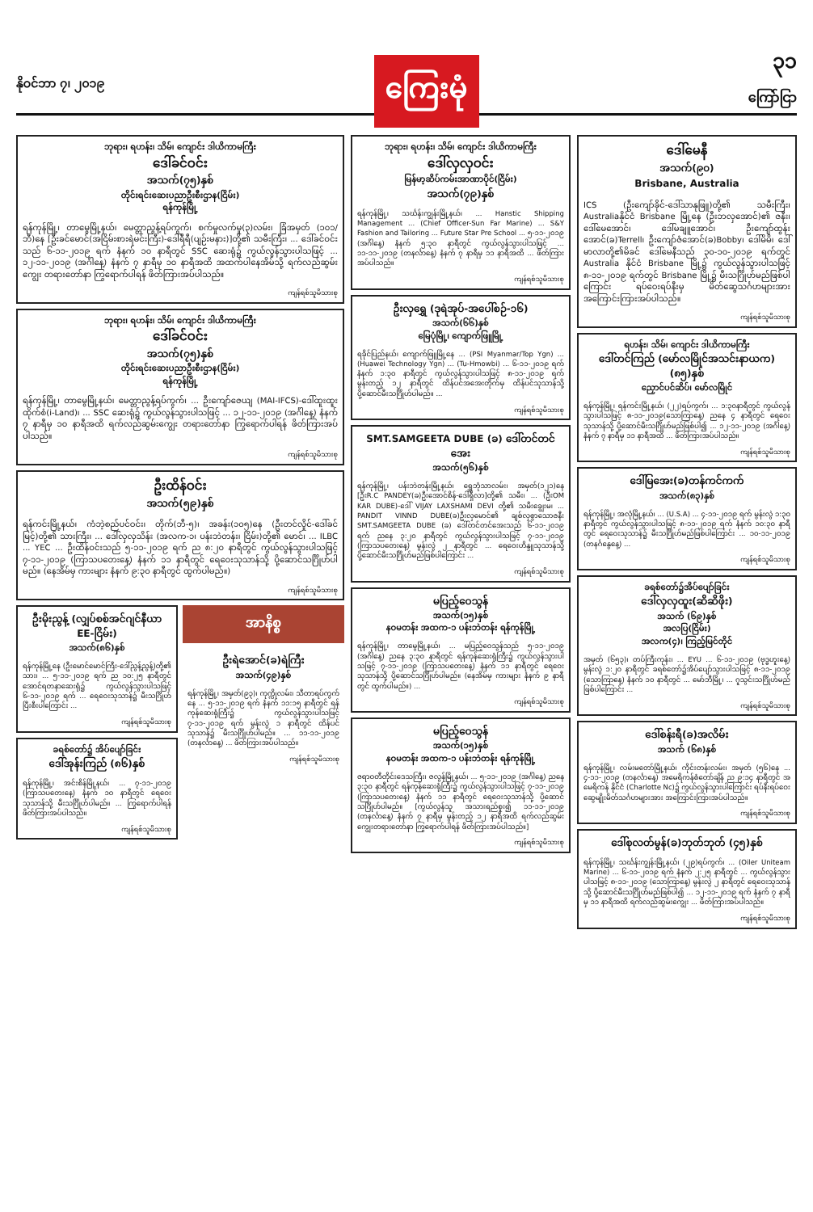နိုဝင်ဘာ ၇၊ ၂၀၁၉
ကြေးမုံ
၃၁
ကြော်ငြာ
ဘုရား၊ ရဟန်း၊ သိမ်၊ ကျောင်း ဒါယိကာမကြီး
ဒေါ်ခင်ဝင်း
အသက်(၇၅)နှစ်
တိုင်းရင်းဆေးပညာဦးစီးဌာန(ငြိမ်း)
ရန်ကုန်မြို့
ရန်ကုန်မြို့၊ တာမွေမြို့နယ်၊ မေတ္တာညွန့်ရပ်ကွက်၊ စက်မှုလက်မှု(၃)လမ်း၊ ခြံအမှတ် (၁၀၁/ဘီ)နေ [ဦးခင်မောင်(အငြိမ်းစားရဲမင်းကြီး)-ဒေါ်ရီရီ(ပျဉ်းမနား)]တို့၏ သမီးကြီး၊ ... ဒေါ်ခင်ဝင်းသည် ၆-၁၁-၂၀၁၉ ရက် နံနက် ၁၀ နာရီတွင် SSC ဆေးရုံ၌ ကွယ်လွန်သွားပါသဖြင့် ... ၁၂-၁၁-၂၀၁၉ (အင်္ဂါနေ့) နံနက် ၇ နာရီမှ ၁၀ နာရီအထိ အထက်ပါနေအိမ်သို့ ရက်လည်ဆွမ်းကျွေး တရားတော်နာ ကြွရောက်ပါရန် ဖိတ်ကြားအပ်ပါသည်။
ကျန်ရစ်သူမိသားစု
ဘုရား၊ ရဟန်း၊ သိမ်၊ ကျောင်း ဒါယိကာမကြီး
ဒေါ်ခင်ဝင်း
အသက်(၇၅)နှစ်
တိုင်းရင်းဆေးပညာဦးစီးဌာန(ငြိမ်း)
ရန်ကုန်မြို့
ရန်ကုန်မြို့၊ တာမွေမြို့နယ်၊ မေတ္တာညွန့်ရပ်ကွက်၊ ... ဦးကျော်ဇေယျ (MAI-IFCS)-ဒေါ်ထူးထူးထိုက်စံ(i-Land)၊ ... SSC ဆေးရုံ၌ ကွယ်လွန်သွားပါသဖြင့် ... ၁၂-၁၁-၂၀၁၉ (အင်္ဂါနေ့) နံနက် ၇ နာရီမှ ၁၀ နာရီအထိ ရက်လည်ဆွမ်းကျွေး တရားတော်နာ ကြွရောက်ပါရန် ဖိတ်ကြားအပ်ပါသည်။
ကျန်ရစ်သူမိသားစု
ဦးထိန်ဝင်း
အသက်(၅၉)နှစ်
ရန်ကင်းမြို့နယ်၊ ကံဘဲ့စည်ပင်ဝင်း၊ တိုက်(ဘီ-၅)၊ အခန်း(၁၀၅)နေ (ဦးတင်လှိုင်-ဒေါ်ခင်မြင့်)တို့၏ သားကြီး၊ ... ဒေါ်လှလှသိန်း (အလက-၁၊ ပန်းဘဲတန်း၊ ငြိမ်း)တို့၏ မောင်၊ ... ILBC ... YEC ... ဦးထိန်ဝင်းသည် ၅-၁၁-၂၀၁၉ ရက် ည ၈:၂၀ နာရီတွင် ကွယ်လွန်သွားပါသဖြင့် ၇-၁၁-၂၀၁၉ (ကြာသပတေးနေ့) နံနက် ၁၁ နာရီတွင် ရေဝေးသုသာန်သို့ ပို့ဆောင်သင်္ဂြိုဟ်ပါမည်။ (နေအိမ်မှ ကားများ နံနက် ၉:၃၀ နာရီတွင် ထွက်ပါမည်။)
ကျန်ရစ်သူမိသားစု
ဦးမိုးညွန့် (လျှပ်စစ်အင်ဂျင်နီယာ EE-ငြိမ်း)
အသက်(၈၆)နှစ်
ရန်ကုန်မြို့နေ (ဦးမောင်မောင်ကြီး-ဒေါ်ညွန့်ညွန့်)တို့၏ သား၊ ... ၅-၁၁-၂၀၁၉ ရက် ည ၁၀:၂၅ နာရီတွင် အောင်ရတနာဆေးရုံ၌ ကွယ်လွန်သွားပါသဖြင့် ၆-၁၁-၂၀၁၉ ရက် ... ရေဝေးသုသာန်၌ မီးသင်္ဂြိုဟ်ပြီးစီးပါကြောင်း ...
ကျန်ရစ်သူမိသားစု
ခရစ်တော်၌ အိပ်ပျော်ခြင်း
ဒေါ်အုန်းကြည် (၈၆)နှစ်
ရန်ကုန်မြို့၊ အင်းစိန်မြို့နယ်၊ ... ၇-၁၁-၂၀၁၉ (ကြာသပတေးနေ့) နံနက် ၁၀ နာရီတွင် ရေဝေးသုသာန်သို့ မီးသင်္ဂြိုဟ်ပါမည်။ ... ကြွရောက်ပါရန် ဖိတ်ကြားအပ်ပါသည်။
ကျန်ရစ်သူမိသားစု
အာနိစ္စ
ဦးရဲအောင်(ခ)ရဲကြီး
အသက်(၄၉)နှစ်
ရန်ကုန်မြို့၊ အမှတ်(၉၃)၊ ကုက္ကိုလမ်း၊ သီတာရပ်ကွက်နေ ... ၅-၁၁-၂၀၁၉ ရက် နံနက် ၁၁:၁၅ နာရီတွင် ရန်ကုန်ဆေးရုံကြီး၌ ကွယ်လွန်သွားပါသဖြင့် ၇-၁၁-၂၀၁၉ ရက် မွန်းလွဲ ၁ နာရီတွင် ထိန်ပင်သုသာန်၌ မီးသင်္ဂြိုဟ်ပါမည်။ ... ၁၁-၁၁-၂၀၁၉ (တနင်္လာနေ့) ... ဖိတ်ကြားအပ်ပါသည်။
ကျန်ရစ်သူမိသားစု
ဘုရား၊ ရဟန်း၊ သိမ်၊ ကျောင်း ဒါယိကာမကြီး
ဒေါ်လှလှဝင်း
မြန်မာ့ဆိပ်ကမ်းအာဏာပိုင်(ငြိမ်း)
အသက်(၇၉)နှစ်
ရန်ကုန်မြို့၊ သင်္ဃန်းကျွန်းမြို့နယ်၊ ... Hanstic Shipping Management ... (Chief Officer-Sun Far Marine) ... S&Y Fashion and Tailoring ... Future Star Pre School ... ၅-၁၁-၂၀၁၉ (အင်္ဂါနေ့) နံနက် ၅:၃၀ နာရီတွင် ကွယ်လွန်သွားပါသဖြင့် ... ၁၁-၁၁-၂၀၁၉ (တနင်္လာနေ့) နံနက် ၇ နာရီမှ ၁၁ နာရီအထိ ... ဖိတ်ကြားအပ်ပါသည်။
ကျန်ရစ်သူမိသားစု
ဦးလှရွှေ (ဒုရဲအုပ်-အပေါ်စဉ်-၁၆)
အသက်(၆၆)နှစ်
မြေပုံမြို့၊ ကျောက်ဖြူမြို့
ရခိုင်ပြည်နယ်၊ ကျောက်ဖြူမြို့နေ ... (PSI Myanmar/Top Ygn) ... (Huawei Technology Ygn) ... (Tu-Hmowbi) ... ၆-၁၁-၂၀၁၉ ရက် နံနက် ၁:၃၀ နာရီတွင် ကွယ်လွန်သွားပါသဖြင့် ၈-၁၁-၂၀၁၉ ရက် မွန်းတည့် ၁၂ နာရီတွင် ထိန်ပင်အအေးတိုက်မှ ထိန်ပင်သုသာန်သို့ ပို့ဆောင်မီးသင်္ဂြိုဟ်ပါမည်။ ...
ကျန်ရစ်သူမိသားစု
SMT.SAMGEETA DUBE (ခ) ဒေါ်တင်တင်အေး
အသက်(၅၆)နှစ်
ရန်ကုန်မြို့၊ ပန်းဘဲတန်းမြို့နယ်၊ ရွှေဘုံသာလမ်း၊ အမှတ်(၁၂၁)နေ [ဦးR.C PANDEY(ခ)ဦးအောင်စိန်-ဒေါ်ရှီလာ]တို့၏ သမီး၊ ... (ဦးOM KAR DUBE)-ဒေါ် VIJAY LAXSHAMI DEVI တို့၏ သမီးချွေးမ၊ ... PANDIT VINND DUBE(ခ)ဦးလှမောင်၏ ချစ်လှစွာသောဇနီး SMT.SAMGEETA DUBE (ခ) ဒေါ်တင်တင်အေးသည် ၆-၁၁-၂၀၁၉ ရက် ညနေ ၃:၂၀ နာရီတွင် ကွယ်လွန်သွားပါသဖြင့် ၇-၁၁-၂၀၁၉ (ကြာသပတေးနေ့) မွန်းလွဲ ၂ နာရီတွင် ... ရေဝေးဟိန္ဒူသုသာန်သို့ ပို့ဆောင်မီးသင်္ဂြိုဟ်မည်ဖြစ်ပါကြောင်း ...
ကျန်ရစ်သူမိသားစု
မပြည့်ဝေသွန်
အသက်(၁၅)နှစ်
နဝမတန်း အထက-၁ ပန်းဘဲတန်း ရန်ကုန်မြို့
ရန်ကုန်မြို့၊ တာမွေမြို့နယ်၊ ... မပြည့်ဝေသွန်သည် ၅-၁၁-၂၀၁၉ (အင်္ဂါနေ့) ညနေ ၃:၃၀ နာရီတွင် ရန်ကုန်ဆေးရုံကြီး၌ ကွယ်လွန်သွားပါသဖြင့် ၇-၁၁-၂၀၁၉ (ကြာသပတေးနေ့) နံနက် ၁၁ နာရီတွင် ရေဝေးသုသာန်သို့ ပို့ဆောင်သင်္ဂြိုဟ်ပါမည်။ (နေအိမ်မှ ကားများ နံနက် ၉ နာရီတွင် ထွက်ပါမည်။) ...
ကျန်ရစ်သူမိသားစု
မပြည့်ဝေသွန်
အသက်(၁၅)နှစ်
နဝမတန်း အထက-၁ ပန်းဘဲတန်း ရန်ကုန်မြို့
ဇရာဝတီတိုင်းဒေသကြီး၊ ဇလွန်မြို့နယ်၊ ... ၅-၁၁-၂၀၁၉ (အင်္ဂါနေ့) ညနေ ၃:၃၀ နာရီတွင် ရန်ကုန်ဆေးရုံကြီး၌ ကွယ်လွန်သွားပါသဖြင့် ၇-၁၁-၂၀၁၉ (ကြာသပတေးနေ့) နံနက် ၁၁ နာရီတွင် ရေဝေးသုသာန်သို့ ပို့ဆောင်သင်္ဂြိုဟ်ပါမည်။ [ကွယ်လွန်သူ အသားရည်စူး၍ ၁၁-၁၁-၂၀၁၉ (တနင်္လာနေ့) နံနက် ၇ နာရီမှ မွန်းတည့် ၁၂ နာရီအထိ ရက်လည်ဆွမ်းကျွေးတရားတော်နာ ကြွရောက်ပါရန် ဖိတ်ကြားအပ်ပါသည်။]
ကျန်ရစ်သူမိသားစု
ဒေါ်မေနီ
အသက်(၉၀)
Brisbane, Australia
ICS (ဦးကျော်ခိုင်-ဒေါ်သာနုဖြူ)တို့၏ သမီးကြီး၊ Australiaနိုင်ငံ Brisbane မြို့နေ (ဦးဘလှအောင်)၏ ဇနီး၊ ဒေါ်မေအောင်၊ ဒေါ်မချူအောင်၊ ဦးကျော်ထွန်းအောင်(ခ)Terrell၊ ဦးကျော်ဇံအောင်(ခ)Bobby၊ ဒေါ်မိမိ၊ ဒေါ်မာလာတို့၏မိခင် ဒေါ်မေနီသည် ၃၀-၁၀-၂၀၁၉ ရက်တွင် Australia နိုင်ငံ Brisbane မြို့၌ ကွယ်လွန်သွားပါသဖြင့် ၈-၁၁-၂၀၁၉ ရက်တွင် Brisbane မြို့၌ မီးသင်္ဂြိုဟ်မည်ဖြစ်ပါကြောင်း ရပ်ဝေးရပ်နီးမှ မိတ်ဆွေသင်္ဂဟများအား အကြောင်းကြားအပ်ပါသည်။
ကျန်ရစ်သူမိသားစု
ရဟန်း၊ သိမ်၊ ကျောင်း ဒါယိကာမကြီး
ဒေါ်တင်ကြည် (မော်လမြိုင်အသင်းနာယက) (၈၅)နှစ်
ညှောင်ပင်ဆိပ်၊ မော်လမြိုင်
ရန်ကုန်မြို့၊ ရန်ကင်းမြို့နယ်၊ (၂၂)ရပ်ကွက်၊ ... ၁:၃၀နာရီတွင် ကွယ်လွန်သွားပါသဖြင့် ၈-၁၁-၂၀၁၉(သောကြာနေ့) ညနေ ၄ နာရီတွင် ရေဝေးသုသာန်သို့ ပို့ဆောင်မီးသင်္ဂြိုဟ်မည်ဖြစ်ပါ၍ ... ၁၂-၁၁-၂၀၁၉ (အင်္ဂါနေ့) နံနက် ၇ နာရီမှ ၁၁ နာရီအထိ ... ဖိတ်ကြားအပ်ပါသည်။
ကျန်ရစ်သူမိသားစု
ဒေါ်မြအေး(ခ)တန်ကင်ကက်
အသက်(၈၃)နှစ်
ရန်ကုန်မြို့၊ အလုံမြို့နယ်၊ ... (U.S.A) ... ၄-၁၁-၂၀၁၉ ရက် မွန်းလွဲ ၁:၃၀ နာရီတွင် ကွယ်လွန်သွားပါသဖြင့် ၈-၁၁-၂၀၁၉ ရက် နံနက် ၁၀:၃၀ နာရီတွင် ရေဝေးသုသာန်၌ မီးသင်္ဂြိုဟ်မည်ဖြစ်ပါကြောင်း ... ၁၀-၁၁-၂၀၁၉ (တနင်္ဂနွေနေ့) ...
ကျန်ရစ်သူမိသားစု
ခရစ်တော်၌အိပ်ပျော်ခြင်း
ဒေါ်လှလှထူး(ဆိဆိဖိုး)
အသက် (၆၉)နှစ်
အလပြ(ငြိမ်း)
အလက(၄)၊ ကြည့်မြင်တိုင်
အမှတ် (၆၅၃)၊ တပ်ကြီးကုန်း၊ ... EYU ... ၆-၁၁-၂၀၁၉ (ဗုဒ္ဓဟူးနေ့) မွန်းလွဲ ၁:၂၀ နာရီတွင် ခရစ်တော်၌အိပ်ပျော်သွားပါသဖြင့် ၈-၁၁-၂၀၁၉ (သောကြာနေ့) နံနက် ၁၀ နာရီတွင် ... မော်ဘီမြို့၊ ... ဂူသွင်းသင်္ဂြိုဟ်မည်ဖြစ်ပါကြောင်း ...
ကျန်ရစ်သူမိသားစု
ဒေါ်စန်းရီ(ခ)အလိမ်း
အသက် (၆၈)နှစ်
ရန်ကုန်မြို့၊ လမ်းမတော်မြို့နယ်၊ ကိုင်းတန်းလမ်း၊ အမှတ် (၅၆)နေ ... ၄-၁၁-၂၀၁၉ (တနင်္လာနေ့) အမေရိကန်စံတော်ချိန် ည ၉:၁၄ နာရီတွင် အမေရိကန် နိုင်ငံ (Charlotte Nc)၌ ကွယ်လွန်သွားပါကြောင်း ရပ်နီးရပ်ဝေး ဆွေမျိုးမိတ်သင်္ဂဟများအား အကြောင်းကြားအပ်ပါသည်။
ကျန်ရစ်သူမိသားစု
ဒေါ်စုလတ်မွန်(ခ)ဘုတ်ဘုတ် (၄၅)နှစ်
ရန်ကုန်မြို့၊ သင်္ဃန်းကျွန်းမြို့နယ်၊ (၂၉)ရပ်ကွက်၊ ... (Oiler Uniteam Marine) ... ၆-၁၁-၂၀၁၉ ရက် နံနက် ၂:၂၅ နာရီတွင် ... ကွယ်လွန်သွားပါသဖြင့် ၈-၁၁-၂၀၁၉ (သောကြာနေ့) မွန်းလွဲ ၂ နာရီတွင် ရေဝေးသုသာန်သို့ ပို့ဆောင်မီးသင်္ဂြိုဟ်မည်ဖြစ်ပါ၍ ... ၁၂-၁၁-၂၀၁၉ ရက် နံနက် ၇ နာရီမှ ၁၁ နာရီအထိ ရက်လည်ဆွမ်းကျွေး ... ဖိတ်ကြားအပ်ပါသည်။
ကျန်ရစ်သူမိသားစု